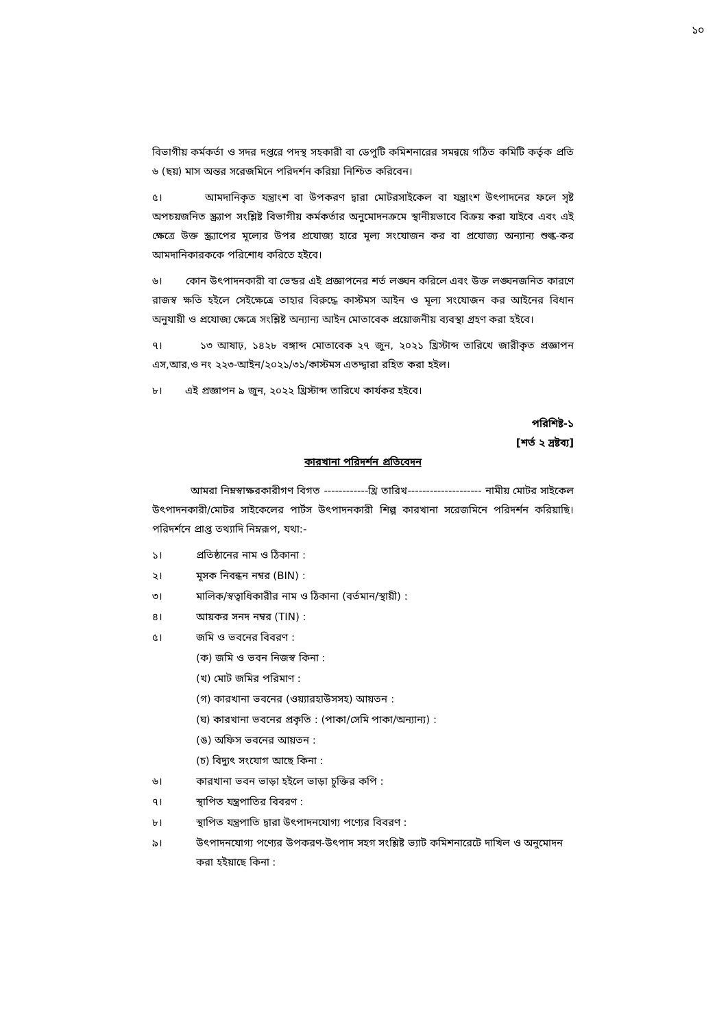১০
বিভাগীয় কর্মকর্তা ও সদর দপ্তরে পদস্থ সহকারী বা ডেপুটি কমিশনারের সমন্বয়ে গঠিত কমিটি কর্তৃক প্রতি ৬ (ছয়) মাস অন্তর সরেজমিনে পরিদর্শন করিয়া নিশ্চিত করিবেন।
৫। আমদানিকৃত যন্ত্রাংশ বা উপকরণ দ্বারা মোটরসাইকেল বা যন্ত্রাংশ উৎপাদনের ফলে সৃষ্ট অপচয়জনিত স্ক্র্যাপ সংশ্লিষ্ট বিভাগীয় কর্মকর্তার অনুমোদনক্রমে স্থানীয়ভাবে বিক্রয় করা যাইবে এবং এই ক্ষেত্রে উক্ত স্ক্র্যাপের মূল্যের উপর প্রযোজ্য হারে মূল্য সংযোজন কর বা প্রযোজ্য অন্যান্য শুল্ক-কর আমদানিকারককে পরিশোধ করিতে হইবে।
৬। কোন উৎপাদনকারী বা ভেন্ডর এই প্রজ্ঞাপনের শর্ত লঙ্ঘন করিলে এবং উক্ত লঙ্ঘনজনিত কারণে রাজস্ব ক্ষতি হইলে সেইক্ষেত্রে তাহার বিরুদ্ধে কাস্টমস আইন ও মূল্য সংযোজন কর আইনের বিধান অনুযায়ী ও প্রযোজ্য ক্ষেত্রে সংশ্লিষ্ট অন্যান্য আইন মোতাবেক প্রয়োজনীয় ব্যবস্থা গ্রহণ করা হইবে।
৭। ১৩ আষাঢ়, ১৪২৮ বঙ্গাব্দ মোতাবেক ২৭ জুন, ২০২১ খ্রিস্টাব্দ তারিখে জারীকৃত প্রজ্ঞাপন এস,আর,ও নং ২২৩-আইন/২০২১/৩১/কাস্টমস এতদ্দ্বারা রহিত করা হইল।
৮। এই প্রজ্ঞাপন ৯ জুন, ২০২২ খ্রিস্টাব্দ তারিখে কার্যকর হইবে।
পরিশিষ্ট-১
[শর্ত ২ দ্রষ্টব্য]
কারখানা পরিদর্শন প্রতিবেদন
আমরা নিম্নস্বাক্ষরকারীগণ বিগত ------------খ্রি তারিখ-------------------- নামীয় মোটর সাইকেল উৎপাদনকারী/মোটর সাইকেলের পার্টস উৎপাদনকারী শিল্প কারখানা সরেজমিনে পরিদর্শন করিয়াছি। পরিদর্শনে প্রাপ্ত তথ্যাদি নিম্নরূপ, যথা:-
১। প্রতিষ্ঠানের নাম ও ঠিকানা :
২। মূসক নিবন্ধন নম্বর (BIN) :
৩। মালিক/স্বত্বাধিকারীর নাম ও ঠিকানা (বর্তমান/স্থায়ী) :
৪। আয়কর সনদ নম্বর (TIN) :
৫। জমি ও ভবনের বিবরণ :
(ক) জমি ও ভবন নিজস্ব কিনা :
(খ) মোট জমির পরিমাণ :
(গ) কারখানা ভবনের (ওয়্যারহাউসসহ) আয়তন :
(ঘ) কারখানা ভবনের প্রকৃতি : (পাকা/সেমি পাকা/অন্যান্য) :
(ঙ) অফিস ভবনের আয়তন :
(চ) বিদ্যুৎ সংযোগ আছে কিনা :
৬। কারখানা ভবন ভাড়া হইলে ভাড়া চুক্তির কপি :
৭। স্থাপিত যন্ত্রপাতির বিবরণ :
৮। স্থাপিত যন্ত্রপাতি দ্বারা উৎপাদনযোগ্য পণ্যের বিবরণ :
৯। উৎপাদনযোগ্য পণ্যের উপকরণ-উৎপাদ সহগ সংশ্লিষ্ট ভ্যাট কমিশনারেটে দাখিল ও অনুমোদন করা হইয়াছে কিনা :